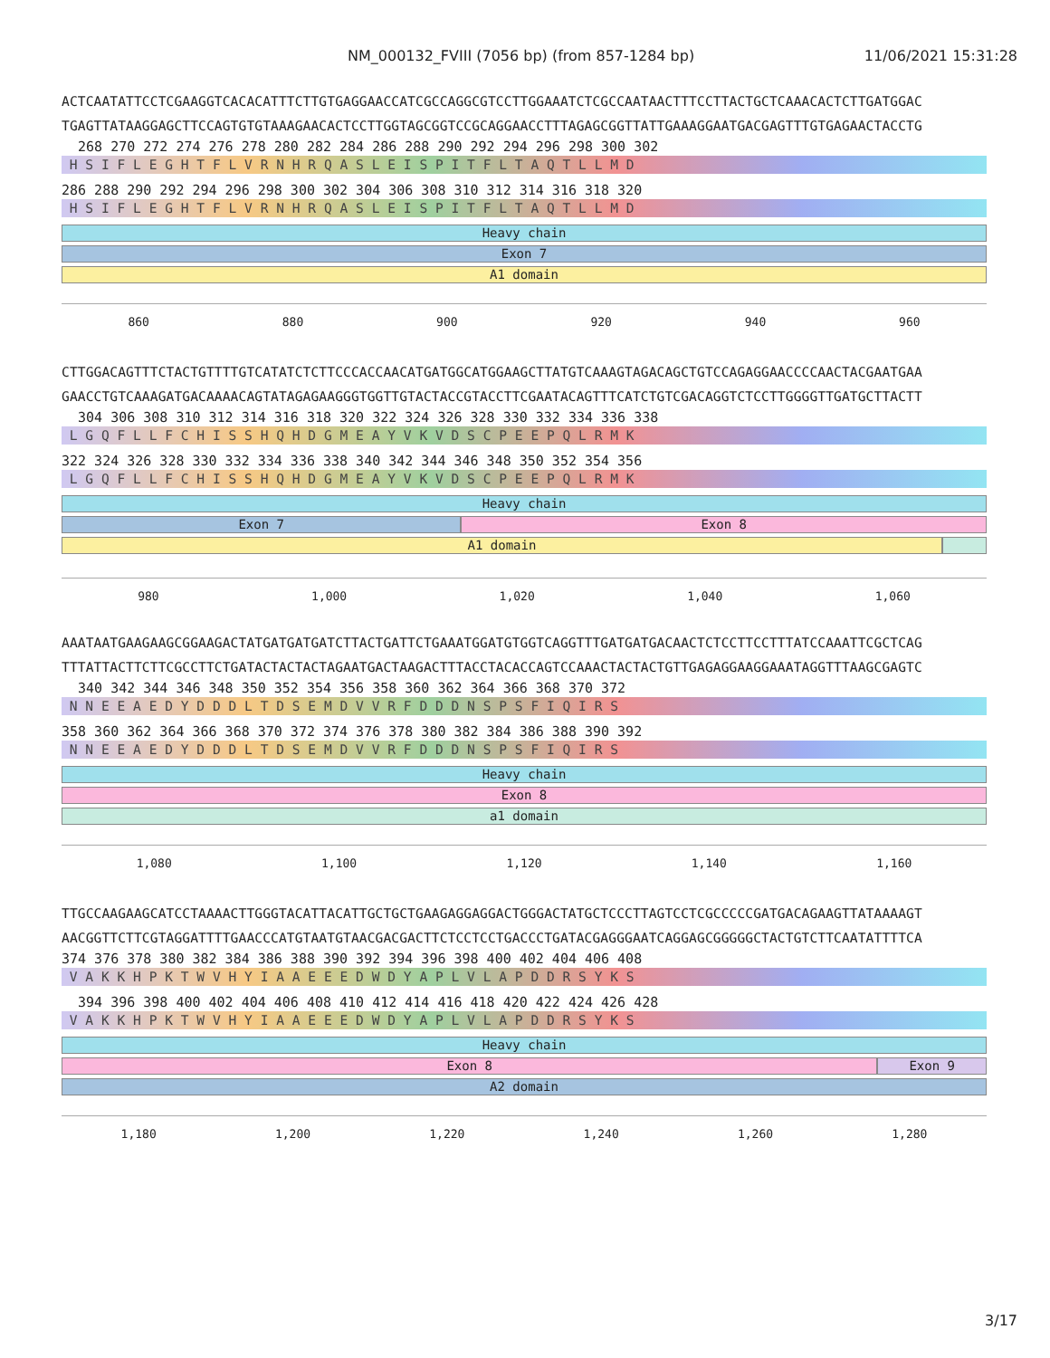NM_000132_FVIII (7056 bp) (from 857-1284 bp) 11/06/2021 15:31:28
ACTCAATATTCCTCGAAGGTCACACATTTCTTGTGAGGAACCATCGCCAGGCGTCCTTGGAAATCTCGCCAATAACTTTCCTTACTGCTCAAACACTCTTGATGGAC
TGAGTTATAAGGAGCTTCCAGTGTGTAAAGAACACTCCTTGGTAGCGGTCCGCAGGAACCTTTAGAGCGGTTATTGAAAGGAATGACGAGTTTGTGAGAACTACCTG
268 270 272 274 276 278 280 282 284 286 288 290 292 294 296 298 300 302
H S I F L E G H T F L V R N H R Q A S L E I S P I T F L T A Q T L L M D
286 288 290 292 294 296 298 300 302 304 306 308 310 312 314 316 318 320
H S I F L E G H T F L V R N H R Q A S L E I S P I T F L T A Q T L L M D
Heavy chain
Exon 7
A1 domain
860 880 900 920 940 960
CTTGGACAGTTTCTACTGTTTTGTCATATCTCTTCCCACCAACATGATGGCATGGAAGCTTATGTCAAAGTAGACAGCTGTCCAGAGGAACCCCAACTACGAATGAA
GAACCTGTCAAAGATGACAAAACAGTATAGAGAAGGGTGGTTGTACTACCGTACCTTCGAATACAGTTTCATCTGTCGACAGGTCTCCTTGGGGTTGATGCTTACTT
304 306 308 310 312 314 316 318 320 322 324 326 328 330 332 334 336 338
L G Q F L L F C H I S S H Q H D G M E A Y V K V D S C P E E P Q L R M K
322 324 326 328 330 332 334 336 338 340 342 344 346 348 350 352 354 356
L G Q F L L F C H I S S H Q H D G M E A Y V K V D S C P E E P Q L R M K
Heavy chain
Exon 7 Exon 8
A1 domain
980 1,000 1,020 1,040 1,060
AAATAATGAAGAAGCGGAAGACTATGATGATGATCTTACTGATTCTGAAATGGATGTGGTCAGGTTTGATGATGACAACTCTCCTTCCTTTATCCAAATTCGCTCAG
TTTATTACTTCTTCGCCTTCTGATACTACTACTAGAATGACTAAGACTTTACCTACACCAGTCCAAACTACTACTGTTGAGAGGAAGGAAATAGGTTTAAGCGAGTC
340 342 344 346 348 350 352 354 356 358 360 362 364 366 368 370 372
N N E E A E D Y D D D L T D S E M D V V R F D D D N S P S F I Q I R S
358 360 362 364 366 368 370 372 374 376 378 380 382 384 386 388 390 392
N N E E A E D Y D D D L T D S E M D V V R F D D D N S P S F I Q I R S
Heavy chain
Exon 8
a1 domain
1,080 1,100 1,120 1,140 1,160
TTGCCAAGAAGCATCCTAAAACTTGGGTACATTACATTGCTGCTGAAGAGGAGGACTGGGACTATGCTCCCTTAGTCCTCGCCCCCGATGACAGAAGTTATAAAAGT
AACGGTTCTTCGTAGGATTTTGAACCCATGTAATGTAACGACGACTTCTCCTCCTGACCCTGATACGAGGGAATCAGGAGCGGGGGCTACTGTCTTCAATATTTTCA
374 376 378 380 382 384 386 388 390 392 394 396 398 400 402 404 406 408
V A K K H P K T W V H Y I A A E E E D W D Y A P L V L A P D D R S Y K S
394 396 398 400 402 404 406 408 410 412 414 416 418 420 422 424 426 428
V A K K H P K T W V H Y I A A E E E D W D Y A P L V L A P D D R S Y K S
Heavy chain
Exon 8 Exon 9
A2 domain
1,180 1,200 1,220 1,240 1,260 1,280
3/17